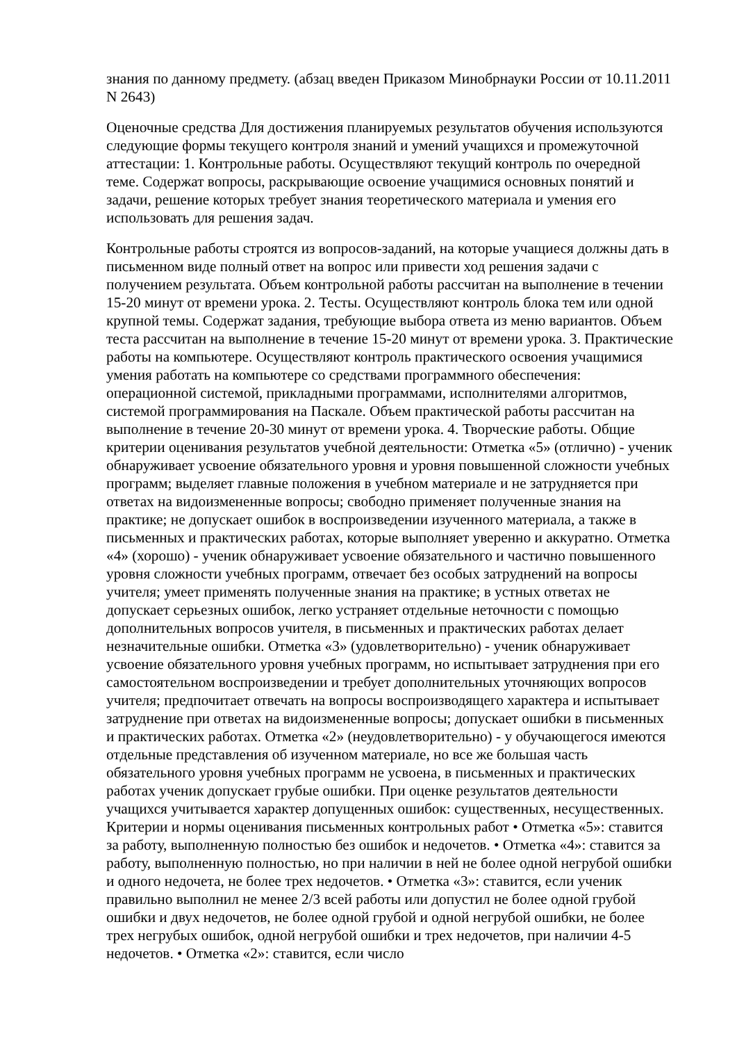знания по данному предмету. (абзац введен Приказом Минобрнауки России от 10.11.2011 N 2643)
Оценочные средства Для достижения планируемых результатов обучения используются следующие формы текущего контроля знаний и умений учащихся и промежуточной аттестации: 1. Контрольные работы. Осуществляют текущий контроль по очередной теме. Содержат вопросы, раскрывающие освоение учащимися основных понятий и задачи, решение которых требует знания теоретического материала и умения его использовать для решения задач.
Контрольные работы строятся из вопросов-заданий, на которые учащиеся должны дать в письменном виде полный ответ на вопрос или привести ход решения задачи с получением результата. Объем контрольной работы рассчитан на выполнение в течении 15-20 минут от времени урока. 2. Тесты. Осуществляют контроль блока тем или одной крупной темы. Содержат задания, требующие выбора ответа из меню вариантов. Объем теста рассчитан на выполнение в течение 15-20 минут от времени урока. 3. Практические работы на компьютере. Осуществляют контроль практического освоения учащимися умения работать на компьютере со средствами программного обеспечения: операционной системой, прикладными программами, исполнителями алгоритмов, системой программирования на Паскале. Объем практической работы рассчитан на выполнение в течение 20-30 минут от времени урока. 4. Творческие работы. Общие критерии оценивания результатов учебной деятельности: Отметка «5» (отлично) - ученик обнаруживает усвоение обязательного уровня и уровня повышенной сложности учебных программ; выделяет главные положения в учебном материале и не затрудняется при ответах на видоизмененные вопросы; свободно применяет полученные знания на практике; не допускает ошибок в воспроизведении изученного материала, а также в письменных и практических работах, которые выполняет уверенно и аккуратно. Отметка «4» (хорошо) - ученик обнаруживает усвоение обязательного и частично повышенного уровня сложности учебных программ, отвечает без особых затруднений на вопросы учителя; умеет применять полученные знания на практике; в устных ответах не допускает серьезных ошибок, легко устраняет отдельные неточности с помощью дополнительных вопросов учителя, в письменных и практических работах делает незначительные ошибки. Отметка «3» (удовлетворительно) - ученик обнаруживает усвоение обязательного уровня учебных программ, но испытывает затруднения при его самостоятельном воспроизведении и требует дополнительных уточняющих вопросов учителя; предпочитает отвечать на вопросы воспроизводящего характера и испытывает затруднение при ответах на видоизмененные вопросы; допускает ошибки в письменных и практических работах. Отметка «2» (неудовлетворительно) - у обучающегося имеются отдельные представления об изученном материале, но все же большая часть обязательного уровня учебных программ не усвоена, в письменных и практических работах ученик допускает грубые ошибки. При оценке результатов деятельности учащихся учитывается характер допущенных ошибок: существенных, несущественных. Критерии и нормы оценивания письменных контрольных работ • Отметка «5»: ставится за работу, выполненную полностью без ошибок и недочетов. • Отметка «4»: ставится за работу, выполненную полностью, но при наличии в ней не более одной негрубой ошибки и одного недочета, не более трех недочетов. • Отметка «3»: ставится, если ученик правильно выполнил не менее 2/3 всей работы или допустил не более одной грубой ошибки и двух недочетов, не более одной грубой и одной негрубой ошибки, не более трех негрубых ошибок, одной негрубой ошибки и трех недочетов, при наличии 4-5 недочетов. • Отметка «2»: ставится, если число